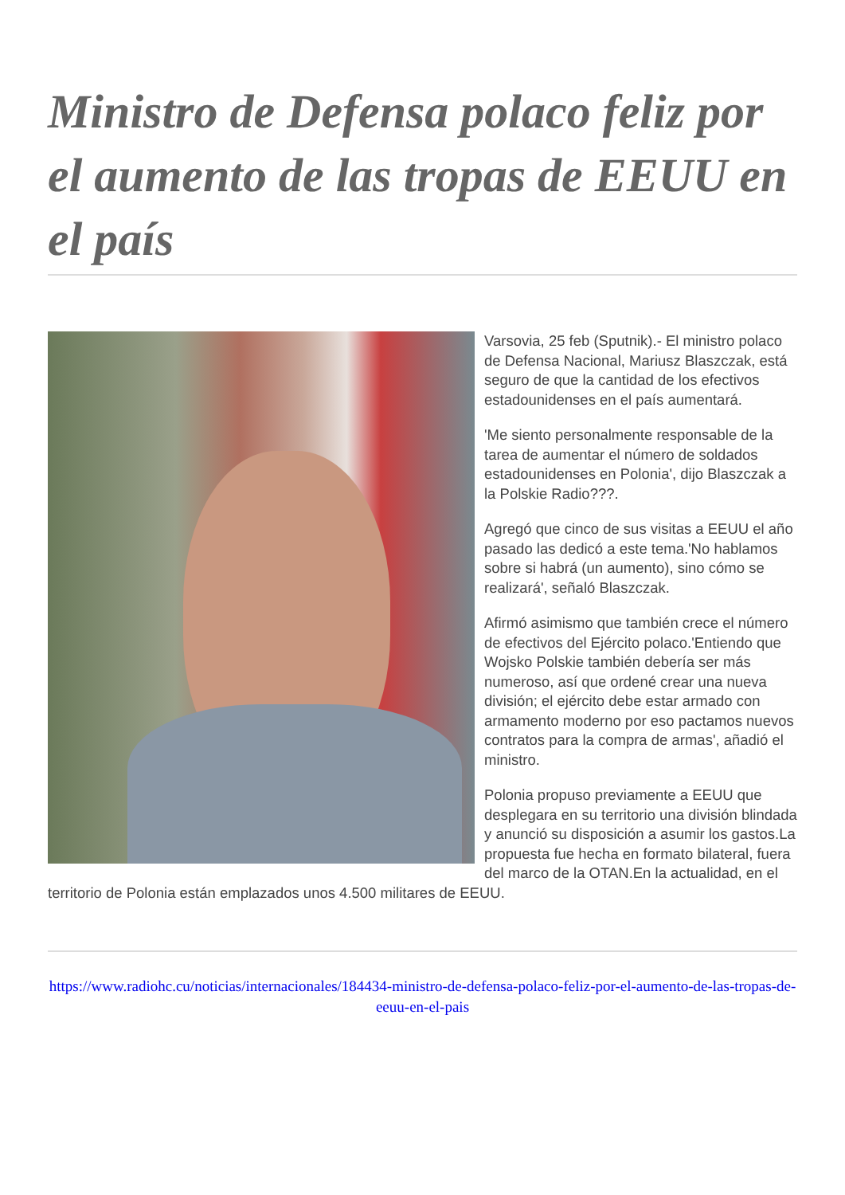Ministro de Defensa polaco feliz por el aumento de las tropas de EEUU en el país
Varsovia, 25 feb (Sputnik).- El ministro polaco de Defensa Nacional, Mariusz Blaszczak, está seguro de que la cantidad de los efectivos estadounidenses en el país aumentará.
'Me siento personalmente responsable de la tarea de aumentar el número de soldados estadounidenses en Polonia', dijo Blaszczak a la Polskie Radio???.
Agregó que cinco de sus visitas a EEUU el año pasado las dedicó a este tema.'No hablamos sobre si habrá (un aumento), sino cómo se realizará', señaló Blaszczak.
Afirmó asimismo que también crece el número de efectivos del Ejército polaco.'Entiendo que Wojsko Polskie también debería ser más numeroso, así que ordené crear una nueva división; el ejército debe estar armado con armamento moderno por eso pactamos nuevos contratos para la compra de armas', añadió el ministro.
Polonia propuso previamente a EEUU que desplegara en su territorio una división blindada y anunció su disposición a asumir los gastos.La propuesta fue hecha en formato bilateral, fuera del marco de la OTAN.En la actualidad, en el territorio de Polonia están emplazados unos 4.500 militares de EEUU.
https://www.radiohc.cu/noticias/internacionales/184434-ministro-de-defensa-polaco-feliz-por-el-aumento-de-las-tropas-de-eeuu-en-el-pais